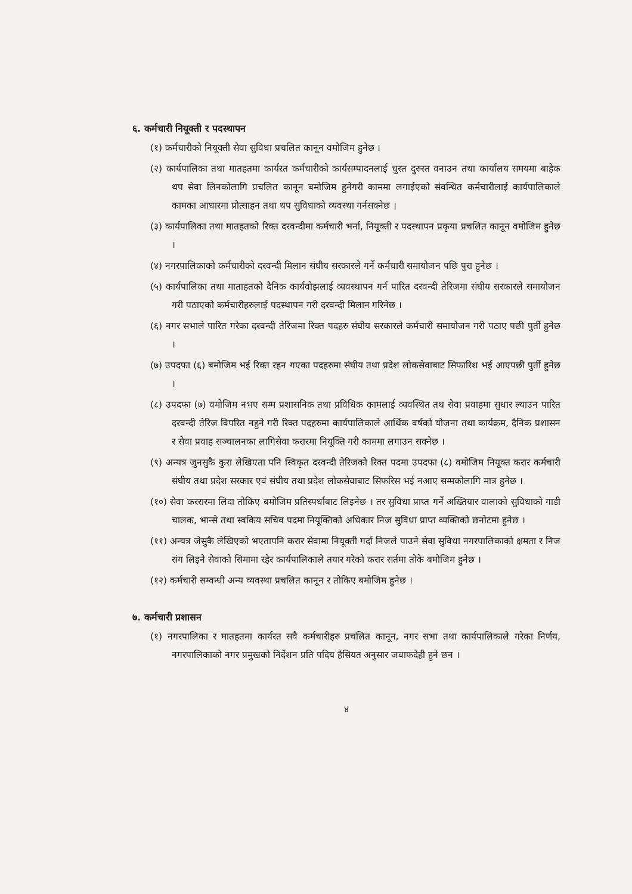६. कर्मचारी नियूक्ती र पदस्थापन
(१) कर्मचारीको नियूक्ती सेवा सुविधा प्रचलित कानून वमोजिम हुनेछ ।
(२) कार्यपालिका तथा मातहतमा कार्यरत कर्मचारीको कार्यसम्पादनलाई चुस्त दुरुस्त वनाउन तथा कार्यालय समयमा बाहेक थप सेवा लिनकोलागि प्रचलित कानून बमोजिम हुनेगरी काममा लगाईएको संवन्धित कर्मचारीलाई कार्यपालिकाले कामका आधारमा प्रोत्साहन तथा थप सुविधाको व्यवस्था गर्नसक्नेछ ।
(३) कार्यपालिका तथा मातहतको रिक्त दरवन्दीमा कर्मचारी भर्ना, नियूक्ती र पदस्थापन प्रकृया प्रचलित कानून वमोजिम हुनेछ ।
(४) नगरपालिकाको कर्मचारीको दरवन्दी मिलान संघीय सरकारले गर्ने कर्मचारी समायोजन पछि पुरा हुनेछ ।
(५) कार्यपालिका तथा माताहतको दैनिक कार्यवोझलाई व्यवस्थापन गर्न पारित दरवन्दी तेरिजमा संघीय सरकारले समायोजन गरी पठाएको कर्मचारीहरुलाई पदस्थापन गरी दरवन्दी मिलान गरिनेछ ।
(६) नगर सभाले पारित गरेका दरवन्दी तेरिजमा रिक्त पदहरु संघीय सरकारले कर्मचारी समायोजन गरी पठाए पछी पुर्ती हुनेछ ।
(७) उपदफा (६) बमोजिम भई रिक्त रहन गएका पदहरुमा संघीय तथा प्रदेश लोकसेवाबाट सिफारिश भई आएपछी पुर्ती हुनेछ ।
(८) उपदफा (७) वमोजिम नभए सम्म प्रशासनिक तथा प्रविधिक कामलाई व्यवस्थित तथ सेवा प्रवाहमा सुधार ल्याउन पारित दरवन्दी तेरिज विपरित नहुने गरी रिक्त पदहरुमा कार्यपालिकाले आर्थिक वर्षको योजना तथा कार्यक्रम, दैनिक प्रशासन र सेवा प्रवाह सञ्चालनका लागिसेवा करारमा नियूक्ति गरी काममा लगाउन सक्नेछ ।
(९) अन्यत्र जुनसुकै कुरा लेखिएता पनि स्विकृत दरवन्दी तेरिजको रिक्त पदमा उपदफा (८) वमोजिम नियूक्त करार कर्मचारी संघीय तथा प्रदेश सरकार एवं संघीय तथा प्रदेश लोकसेवाबाट सिफरिस भई नआए सम्मकोलागि मात्र हुनेछ ।
(१०) सेवा कररारमा लिदा तोकिए बमोजिम प्रतिस्पर्धाबाट लिइनेछ । तर सुविधा प्राप्त गर्ने अख्तियार वालाको सुविधाको गाडी चालक, भान्से तथा स्वकिय सचिव पदमा नियूक्तिको अधिकार निज सुविधा प्राप्त व्यक्तिको छनोटमा हुनेछ ।
(११) अन्यत्र जेसुकै लेखिएको भएतापनि करार सेवामा नियूक्ती गर्दा निजले पाउने सेवा सुविधा नगरपालिकाको क्षमता र निज संग लिइने सेवाको सिमामा रहेर कार्यपालिकाले तयार गरेको करार सर्तमा तोके बमोजिम हुनेछ ।
(१२) कर्मचारी सम्वन्धी अन्य व्यवस्था प्रचलित कानून र तोकिए बमोजिम हुनेछ ।
७. कर्मचारी प्रशासन
(१) नगरपालिका र मातहतमा कार्यरत सवै कर्मचारीहरु प्रचलित कानून, नगर सभा तथा कार्यपालिकाले गरेका निर्णय, नगरपालिकाको नगर प्रमुखको निर्देशन प्रति पदिय हैसियत अनुसार जवाफदेही हुने छन ।
४